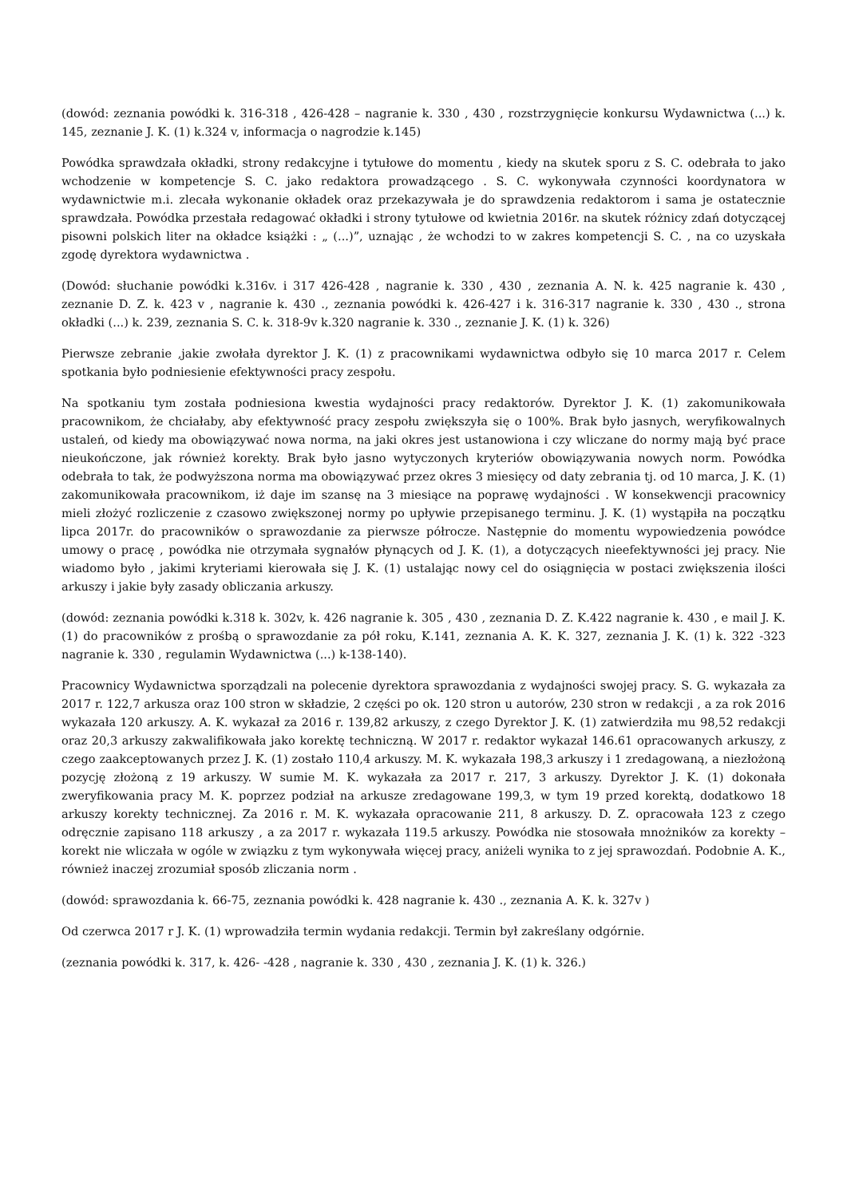(dowód: zeznania powódki k. 316-318 , 426-428 – nagranie k. 330 , 430 , rozstrzygnięcie konkursu Wydawnictwa (...) k. 145, zeznanie J. K. (1) k.324 v, informacja o nagrodzie k.145)
Powódka sprawdzała okładki, strony redakcyjne i tytułowe do momentu , kiedy na skutek sporu z S. C. odebrała to jako wchodzenie w kompetencje S. C. jako redaktora prowadzącego . S. C. wykonywała czynności koordynatora w wydawnictwie m.i. zlecała wykonanie okładek oraz przekazywała je do sprawdzenia redaktorom i sama je ostatecznie sprawdzała. Powódka przestała redagować okładki i strony tytułowe od kwietnia 2016r. na skutek różnicy zdań dotyczącej pisowni polskich liter na okładce książki : „ (...)”, uznając , że wchodzi to w zakres kompetencji S. C. , na co uzyskała zgodę dyrektora wydawnictwa .
(Dowód: słuchanie powódki k.316v. i 317 426-428 , nagranie k. 330 , 430 , zeznania A. N. k. 425 nagranie k. 430 , zeznanie D. Z. k. 423 v , nagranie k. 430 ., zeznania powódki k. 426-427 i k. 316-317 nagranie k. 330 , 430 ., strona okładki (...) k. 239, zeznania S. C. k. 318-9v k.320 nagranie k. 330 ., zeznanie J. K. (1) k. 326)
Pierwsze zebranie ,jakie zwołała dyrektor J. K. (1) z pracownikami wydawnictwa odbyło się 10 marca 2017 r. Celem spotkania było podniesienie efektywności pracy zespołu.
Na spotkaniu tym została podniesiona kwestia wydajności pracy redaktorów. Dyrektor J. K. (1) zakomunikowała pracownikom, że chciałaby, aby efektywność pracy zespołu zwiększyła się o 100%. Brak było jasnych, weryfikowalnych ustaleń, od kiedy ma obowiązywać nowa norma, na jaki okres jest ustanowiona i czy wliczane do normy mają być prace nieukończone, jak również korekty. Brak było jasno wytyczonych kryteriów obowiązywania nowych norm. Powódka odebrała to tak, że podwyższona norma ma obowiązywać przez okres 3 miesięcy od daty zebrania tj. od 10 marca, J. K. (1) zakomunikowała pracownikom, iż daje im szansę na 3 miesiące na poprawę wydajności . W konsekwencji pracownicy mieli złożyć rozliczenie z czasowo zwiększonej normy po upływie przepisanego terminu. J. K. (1) wystąpiła na początku lipca 2017r. do pracowników o sprawozdanie za pierwsze półrocze. Następnie do momentu wypowiedzenia powódce umowy o pracę , powódka nie otrzymała sygnałów płynących od J. K. (1), a dotyczących nieefektywności jej pracy. Nie wiadomo było , jakimi kryteriami kierowała się J. K. (1) ustalając nowy cel do osiągnięcia w postaci zwiększenia ilości arkuszy i jakie były zasady obliczania arkuszy.
(dowód: zeznania powódki k.318 k. 302v, k. 426 nagranie k. 305 , 430 , zeznania D. Z. K.422 nagranie k. 430 , e mail J. K. (1) do pracowników z prośbą o sprawozdanie za pół roku, K.141, zeznania A. K. K. 327, zeznania J. K. (1) k. 322 -323 nagranie k. 330 , regulamin Wydawnictwa (...) k-138-140).
Pracownicy Wydawnictwa sporządzali na polecenie dyrektora sprawozdania z wydajności swojej pracy. S. G. wykazała za 2017 r. 122,7 arkusza oraz 100 stron w składzie, 2 części po ok. 120 stron u autorów, 230 stron w redakcji , a za rok 2016 wykazała 120 arkuszy. A. K. wykazał za 2016 r. 139,82 arkuszy, z czego Dyrektor J. K. (1) zatwierdziła mu 98,52 redakcji oraz 20,3 arkuszy zakwalifikowała jako korektę techniczną. W 2017 r. redaktor wykazał 146.61 opracowanych arkuszy, z czego zaakceptowanych przez J. K. (1) zostało 110,4 arkuszy. M. K. wykazała 198,3 arkuszy i 1 zredagowaną, a niezłożoną pozycję złożoną z 19 arkuszy. W sumie M. K. wykazała za 2017 r. 217, 3 arkuszy. Dyrektor J. K. (1) dokonała zweryfikowania pracy M. K. poprzez podział na arkusze zredagowane 199,3, w tym 19 przed korektą, dodatkowo 18 arkuszy korekty technicznej. Za 2016 r. M. K. wykazała opracowanie 211, 8 arkuszy. D. Z. opracowała 123 z czego odręcznie zapisano 118 arkuszy , a za 2017 r. wykazała 119.5 arkuszy. Powódka nie stosowała mnożników za korekty –korekt nie wliczała w ogóle w związku z tym wykonywała więcej pracy, aniżeli wynika to z jej sprawozdań. Podobnie A. K., również inaczej zrozumiał sposób zliczania norm .
(dowód: sprawozdania k. 66-75, zeznania powódki k. 428 nagranie k. 430 ., zeznania A. K. k. 327v )
Od czerwca 2017 r J. K. (1) wprowadziła termin wydania redakcji. Termin był zakreślany odgórnie.
(zeznania powódki k. 317, k. 426- -428 , nagranie k. 330 , 430 , zeznania J. K. (1) k. 326.)